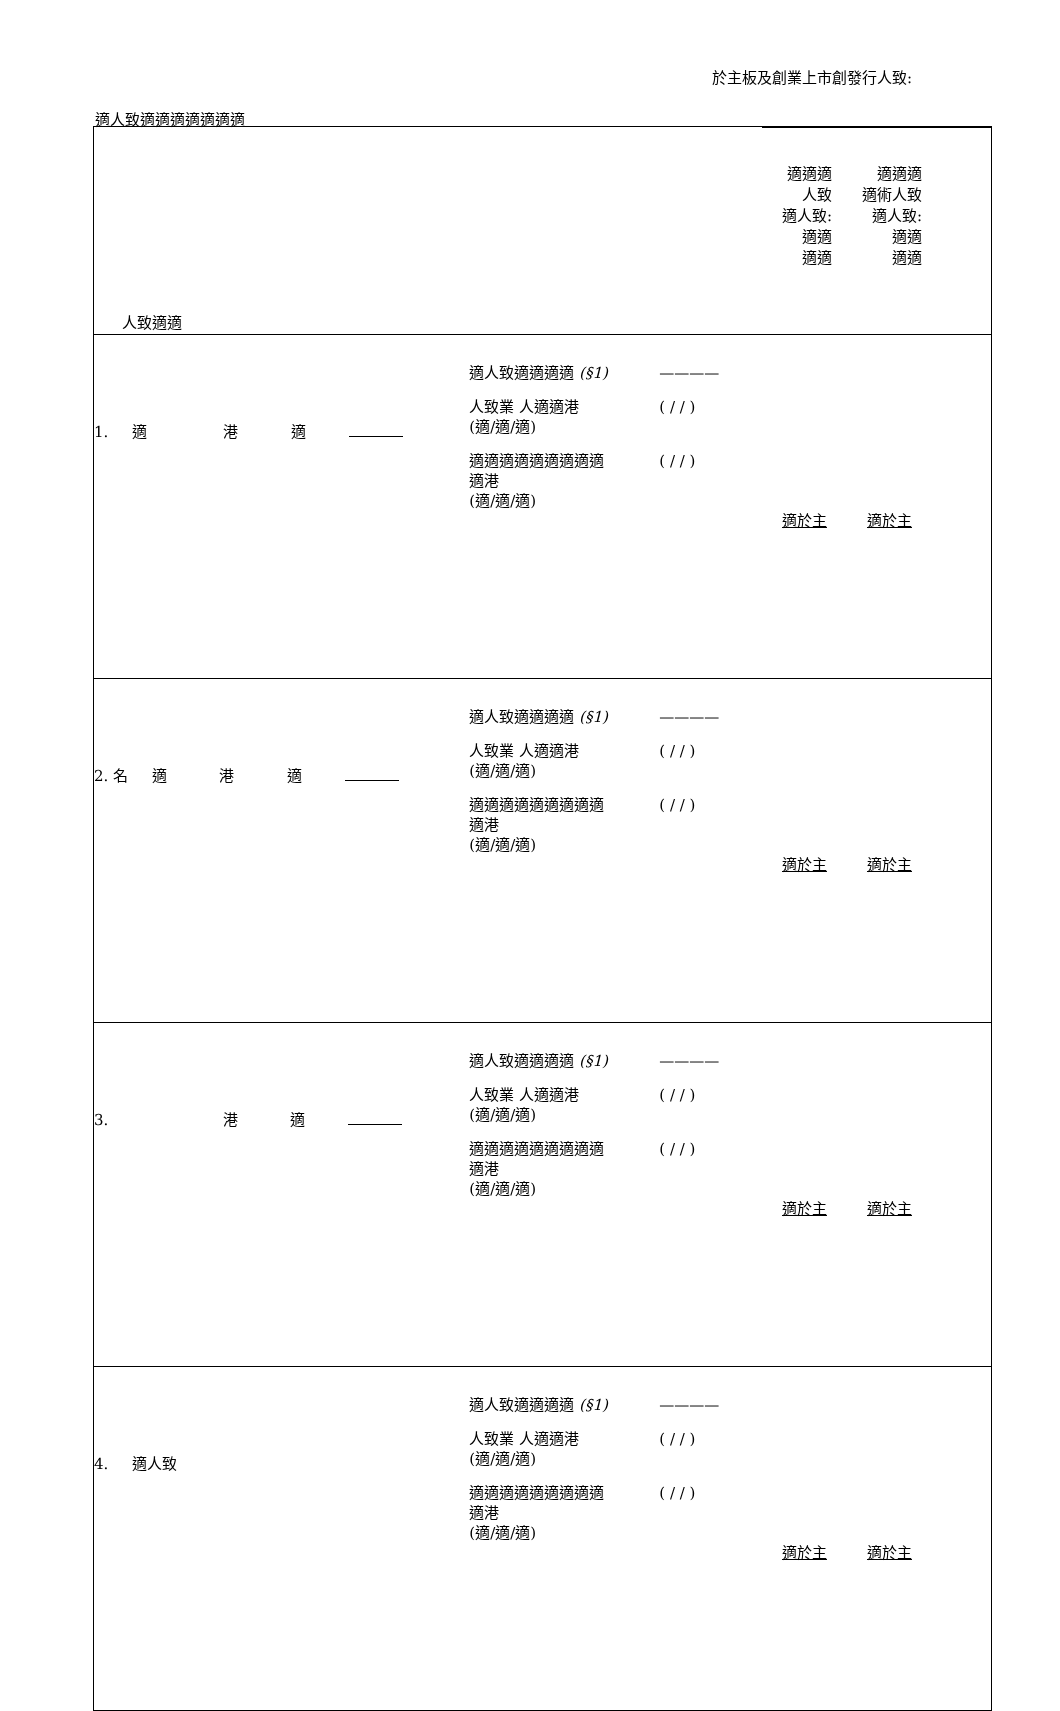於主板及創業上市創發行人致:
適人致適適適適適適適
| 人致適適 | | 適適適 人致 適人致: 適適 適適 適適適 適術人致 適人致: 適適 適適 |
| 1. 適 港 適 | 適人致適適適適 (§1) ———— 人致業 人適適港 (適/適/適) ( / / ) 適適適適適適適適適 適港 (適/適/適) ( / / ) | 適於主 適於主 |
| 2. 名 適 港 適 | 適人致適適適適 (§1) ———— 人致業 人適適港 (適/適/適) ( / / ) 適適適適適適適適適 適港 (適/適/適) ( / / ) | 適於主 適於主 |
| 3. 港 適 | 適人致適適適適 (§1) ———— 人致業 人適適港 (適/適/適) ( / / ) 適適適適適適適適適 適港 (適/適/適) ( / / ) | 適於主 適於主 |
| 4. 適人致 | 適人致適適適適 (§1) ———— 人致業 人適適港 (適/適/適) ( / / ) 適適適適適適適適適 適港 (適/適/適) ( / / ) | 適於主 適於主 |